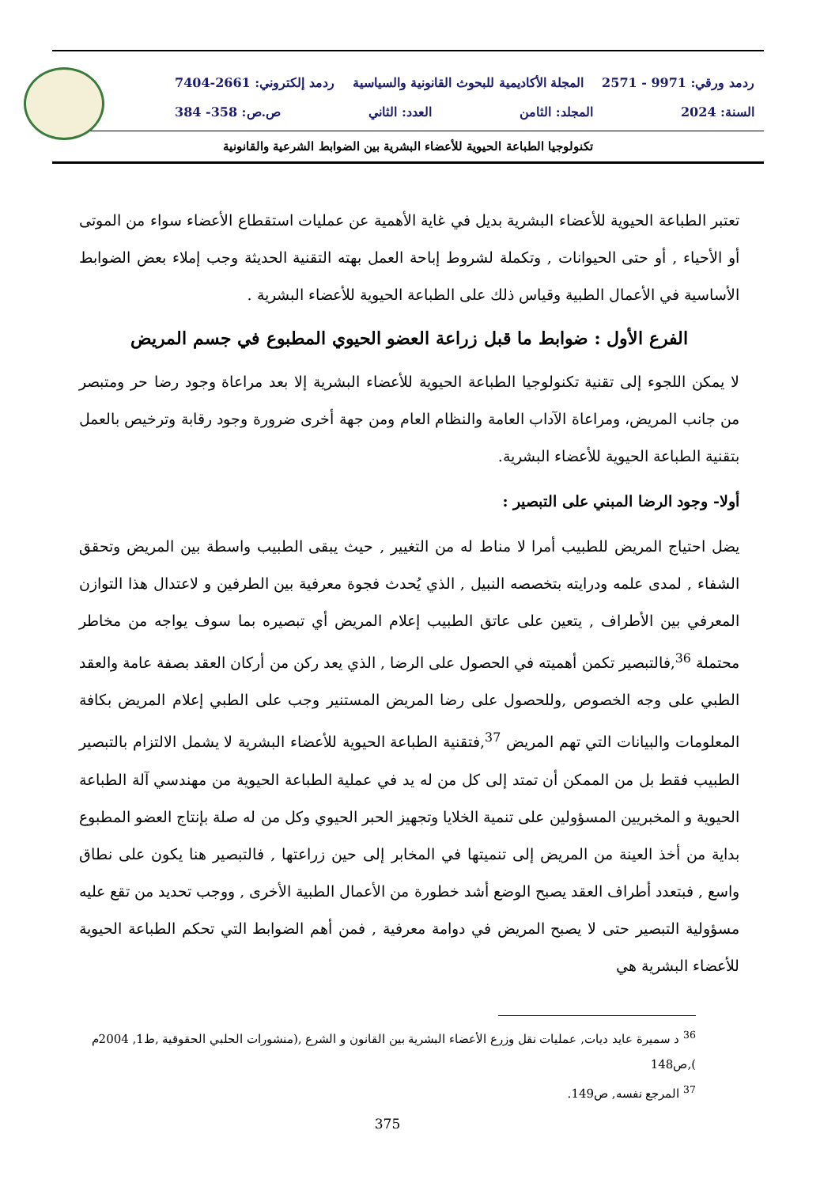ردمد ورقي: 9971 - 2571 المجلة الأكاديمية للبحوث القانونية والسياسية ردمد إلكتروني: 2661-7404
السنة: 2024 المجلد: الثامن العدد: الثاني ص.ص: 358- 384
تكنولوجيا الطباعة الحيوية للأعضاء البشرية بين الضوابط الشرعية والقانونية
تعتبر الطباعة الحيوية للأعضاء البشرية بديل في غاية الأهمية عن عمليات استقطاع الأعضاء سواء من الموتى أو الأحياء , أو حتى الحيوانات , وتكملة لشروط إباحة العمل بهته التقنية الحديثة وجب إملاء بعض الضوابط الأساسية في الأعمال الطبية وقياس ذلك على الطباعة الحيوية للأعضاء البشرية .
الفرع الأول : ضوابط ما قبل زراعة العضو الحيوي المطبوع في جسم المريض
لا يمكن اللجوء إلى تقنية تكنولوجيا الطباعة الحيوية للأعضاء البشرية إلا بعد مراعاة وجود رضا حر ومتبصر من جانب المريض، ومراعاة الآداب العامة والنظام العام ومن جهة أخرى ضرورة وجود رقابة وترخيص بالعمل بتقنية الطباعة الحيوية للأعضاء البشرية.
أولا- وجود الرضا المبني على التبصير :
يضل احتياج المريض للطبيب أمرا لا مناط له من التغيير , حيث يبقى الطبيب واسطة بين المريض وتحقق الشفاء , لمدى علمه ودرايته بتخصصه النبيل , الذي يُحدث فجوة معرفية بين الطرفين و لاعتدال هذا التوازن المعرفي بين الأطراف , يتعين على عاتق الطبيب إعلام المريض أي تبصيره بما سوف يواجه من مخاطر محتملة <sup>36</sup>,فالتبصير تكمن أهميته في الحصول على الرضا , الذي يعد ركن من أركان العقد بصفة عامة والعقد الطبي على وجه الخصوص ,وللحصول على رضا المريض المستنير وجب على الطبي إعلام المريض بكافة المعلومات والبيانات التي تهم المريض <sup>37</sup>,فتقنية الطباعة الحيوية للأعضاء البشرية لا يشمل الالتزام بالتبصير الطبيب فقط بل من الممكن أن تمتد إلى كل من له يد في عملية الطباعة الحيوية من مهندسي آلة الطباعة الحيوية و المخبريين المسؤولين على تنمية الخلايا وتجهيز الحبر الحيوي وكل من له صلة بإنتاج العضو المطبوع بداية من أخذ العينة من المريض إلى تنميتها في المخابر إلى حين زراعتها , فالتبصير هنا يكون على نطاق واسع , فبتعدد أطراف العقد يصبح الوضع أشد خطورة من الأعمال الطبية الأخرى , ووجب تحديد من تقع عليه مسؤولية التبصير حتى لا يصبح المريض في دوامة معرفية , فمن أهم الضوابط التي تحكم الطباعة الحيوية للأعضاء البشرية هي
<sup>36</sup> د سميرة عايد ديات, عمليات نقل وزرع الأعضاء البشرية بين القانون و الشرع ,(منشورات الحلبي الحقوقية ,ط1, 2004م ),ص148
<sup>37</sup> المرجع نفسه, ص149.
375